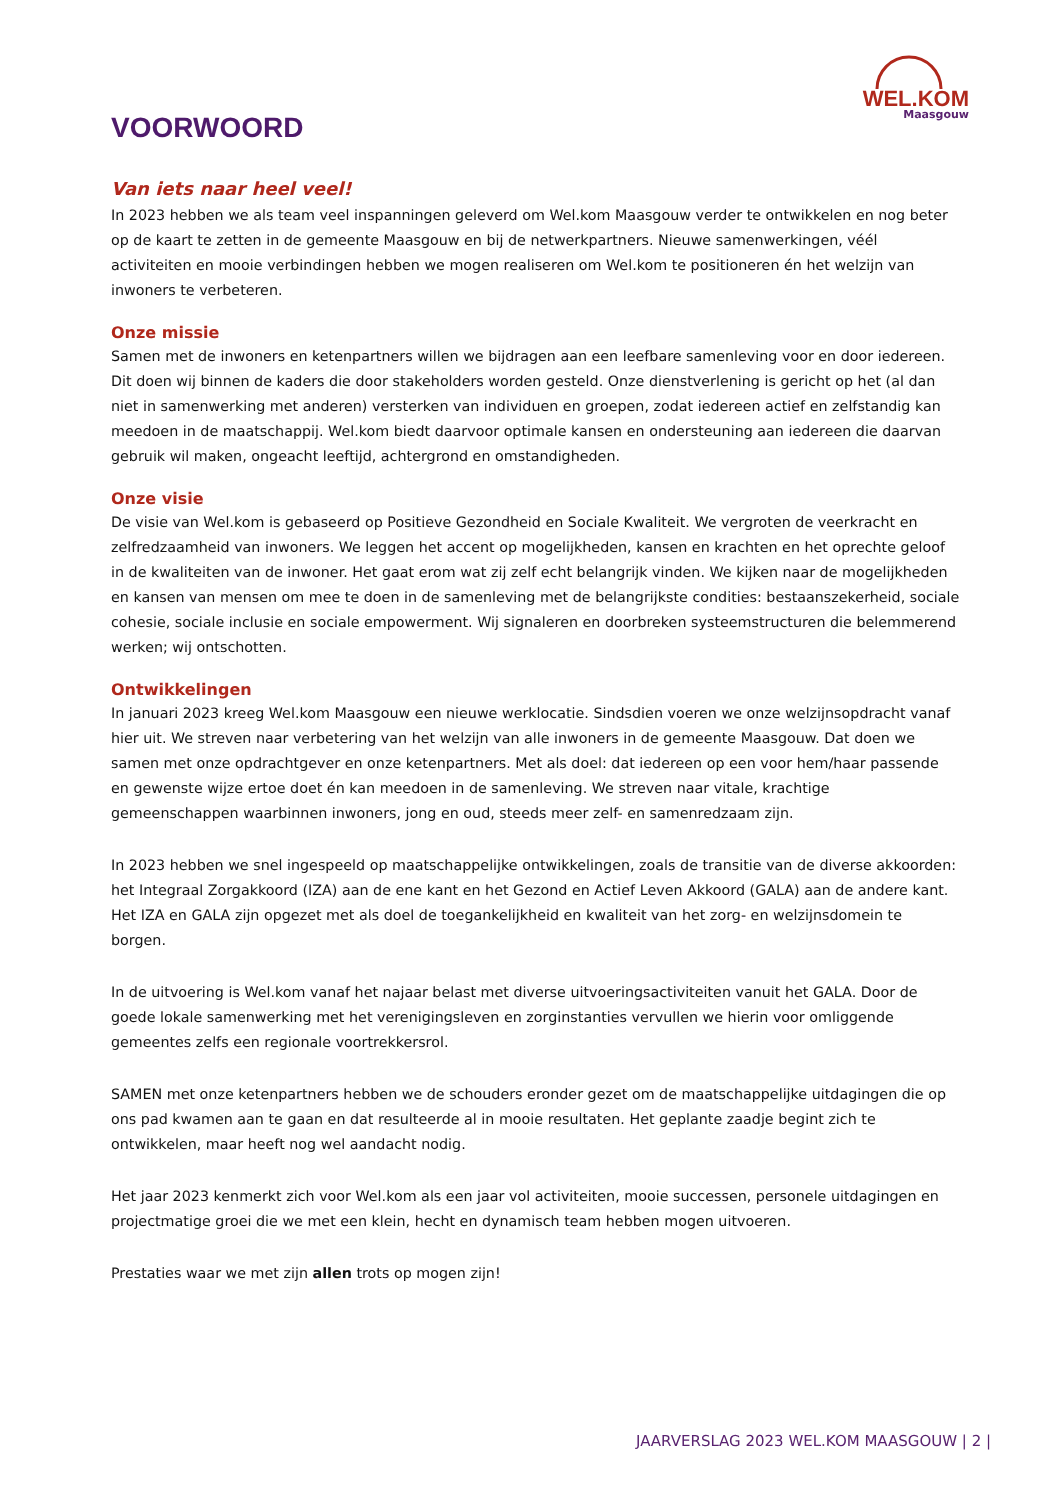WEL.KOM
Maasgouw
VOORWOORD
Van iets naar heel veel!
In 2023 hebben we als team veel inspanningen geleverd om Wel.kom Maasgouw verder te ontwikkelen en nog beter op de kaart te zetten in de gemeente Maasgouw en bij de netwerkpartners. Nieuwe samenwerkingen, véél activiteiten en mooie verbindingen hebben we mogen realiseren om Wel.kom te positioneren én het welzijn van inwoners te verbeteren.
Onze missie
Samen met de inwoners en ketenpartners willen we bijdragen aan een leefbare samenleving voor en door iedereen. Dit doen wij binnen de kaders die door stakeholders worden gesteld. Onze dienstverlening is gericht op het (al dan niet in samenwerking met anderen) versterken van individuen en groepen, zodat iedereen actief en zelfstandig kan meedoen in de maatschappij. Wel.kom biedt daarvoor optimale kansen en ondersteuning aan iedereen die daarvan gebruik wil maken, ongeacht leeftijd, achtergrond en omstandigheden.
Onze visie
De visie van Wel.kom is gebaseerd op Positieve Gezondheid en Sociale Kwaliteit. We vergroten de veerkracht en zelfredzaamheid van inwoners. We leggen het accent op mogelijkheden, kansen en krachten en het oprechte geloof in de kwaliteiten van de inwoner. Het gaat erom wat zij zelf echt belangrijk vinden. We kijken naar de mogelijkheden en kansen van mensen om mee te doen in de samenleving met de belangrijkste condities: bestaanszekerheid, sociale cohesie, sociale inclusie en sociale empowerment. Wij signaleren en doorbreken systeemstructuren die belemmerend werken; wij ontschotten.
Ontwikkelingen
In januari 2023 kreeg Wel.kom Maasgouw een nieuwe werklocatie. Sindsdien voeren we onze welzijnsopdracht vanaf hier uit. We streven naar verbetering van het welzijn van alle inwoners in de gemeente Maasgouw. Dat doen we samen met onze opdrachtgever en onze ketenpartners. Met als doel: dat iedereen op een voor hem/haar passende en gewenste wijze ertoe doet én kan meedoen in de samenleving. We streven naar vitale, krachtige gemeenschappen waarbinnen inwoners, jong en oud, steeds meer zelf- en samenredzaam zijn.
In 2023 hebben we snel ingespeeld op maatschappelijke ontwikkelingen, zoals de transitie van de diverse akkoorden: het Integraal Zorgakkoord (IZA) aan de ene kant en het Gezond en Actief Leven Akkoord (GALA) aan de andere kant. Het IZA en GALA zijn opgezet met als doel de toegankelijkheid en kwaliteit van het zorg- en welzijnsdomein te borgen.
In de uitvoering is Wel.kom vanaf het najaar belast met diverse uitvoeringsactiviteiten vanuit het GALA. Door de goede lokale samenwerking met het verenigingsleven en zorginstanties vervullen we hierin voor omliggende gemeentes zelfs een regionale voortrekkersrol.
SAMEN met onze ketenpartners hebben we de schouders eronder gezet om de maatschappelijke uitdagingen die op ons pad kwamen aan te gaan en dat resulteerde al in mooie resultaten. Het geplante zaadje begint zich te ontwikkelen, maar heeft nog wel aandacht nodig.
Het jaar 2023 kenmerkt zich voor Wel.kom als een jaar vol activiteiten, mooie successen, personele uitdagingen en projectmatige groei die we met een klein, hecht en dynamisch team hebben mogen uitvoeren.
Prestaties waar we met zijn allen trots op mogen zijn!
JAARVERSLAG 2023 WEL.KOM MAASGOUW | 2 |